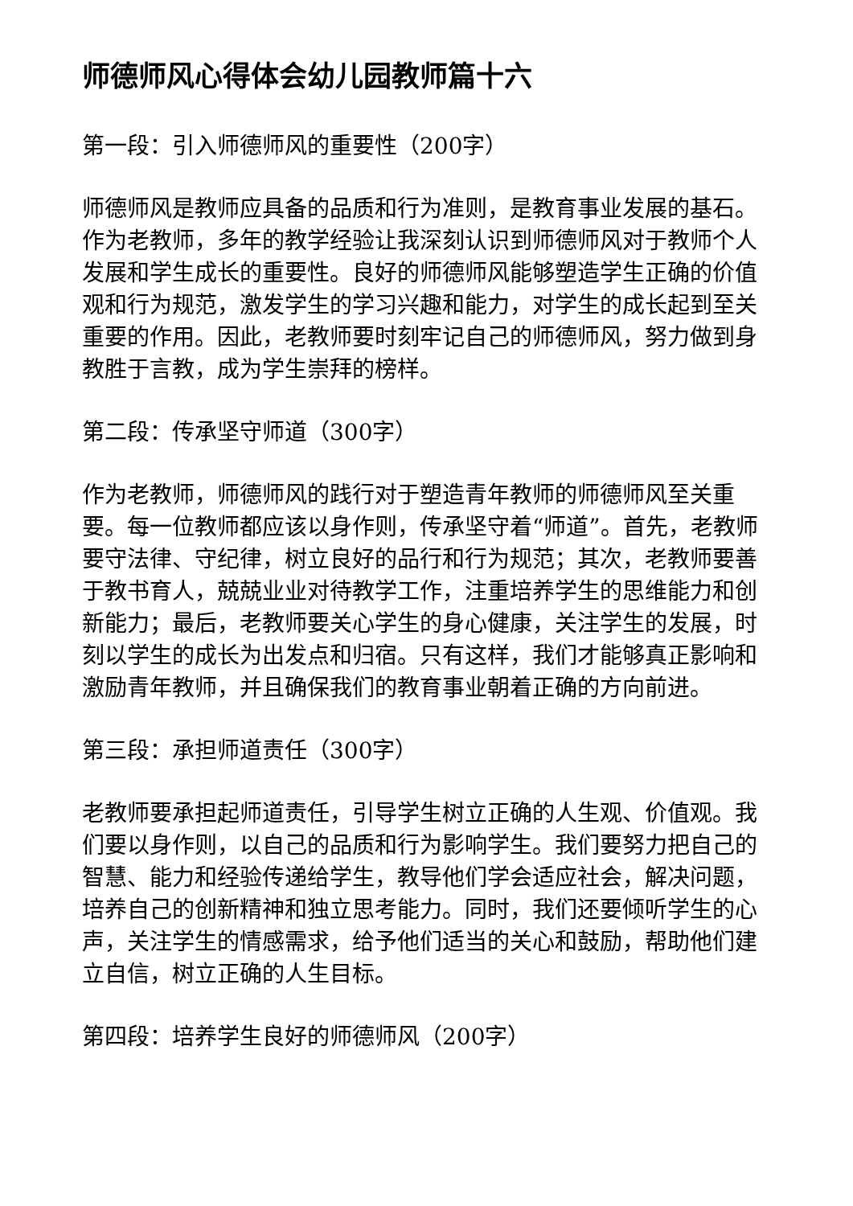师德师风心得体会幼儿园教师篇十六
第一段：引入师德师风的重要性（200字）
师德师风是教师应具备的品质和行为准则，是教育事业发展的基石。作为老教师，多年的教学经验让我深刻认识到师德师风对于教师个人发展和学生成长的重要性。良好的师德师风能够塑造学生正确的价值观和行为规范，激发学生的学习兴趣和能力，对学生的成长起到至关重要的作用。因此，老教师要时刻牢记自己的师德师风，努力做到身教胜于言教，成为学生崇拜的榜样。
第二段：传承坚守师道（300字）
作为老教师，师德师风的践行对于塑造青年教师的师德师风至关重要。每一位教师都应该以身作则，传承坚守着“师道”。首先，老教师要守法律、守纪律，树立良好的品行和行为规范；其次，老教师要善于教书育人，兢兢业业对待教学工作，注重培养学生的思维能力和创新能力；最后，老教师要关心学生的身心健康，关注学生的发展，时刻以学生的成长为出发点和归宿。只有这样，我们才能够真正影响和激励青年教师，并且确保我们的教育事业朝着正确的方向前进。
第三段：承担师道责任（300字）
老教师要承担起师道责任，引导学生树立正确的人生观、价值观。我们要以身作则，以自己的品质和行为影响学生。我们要努力把自己的智慧、能力和经验传递给学生，教导他们学会适应社会，解决问题，培养自己的创新精神和独立思考能力。同时，我们还要倾听学生的心声，关注学生的情感需求，给予他们适当的关心和鼓励，帮助他们建立自信，树立正确的人生目标。
第四段：培养学生良好的师德师风（200字）